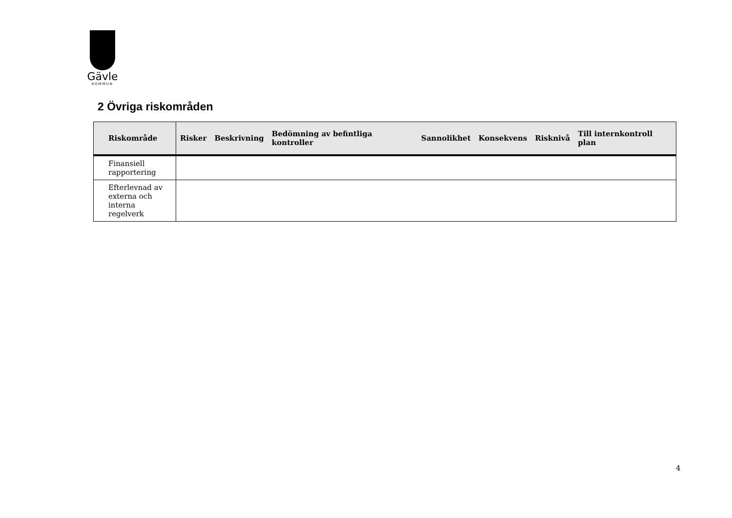Gävle
KOMMUN
2 Övriga riskområden
| Riskområde | Risker | Beskrivning | Bedömning av befintliga kontroller | Sannolikhet | Konsekvens | Risknivå | Till internkontroll plan |
| --- | --- | --- | --- | --- | --- | --- | --- |
| Finansiell rapportering | | | | | | | |
| Efterlevnad av externa och interna regelverk | | | | | | | |
4